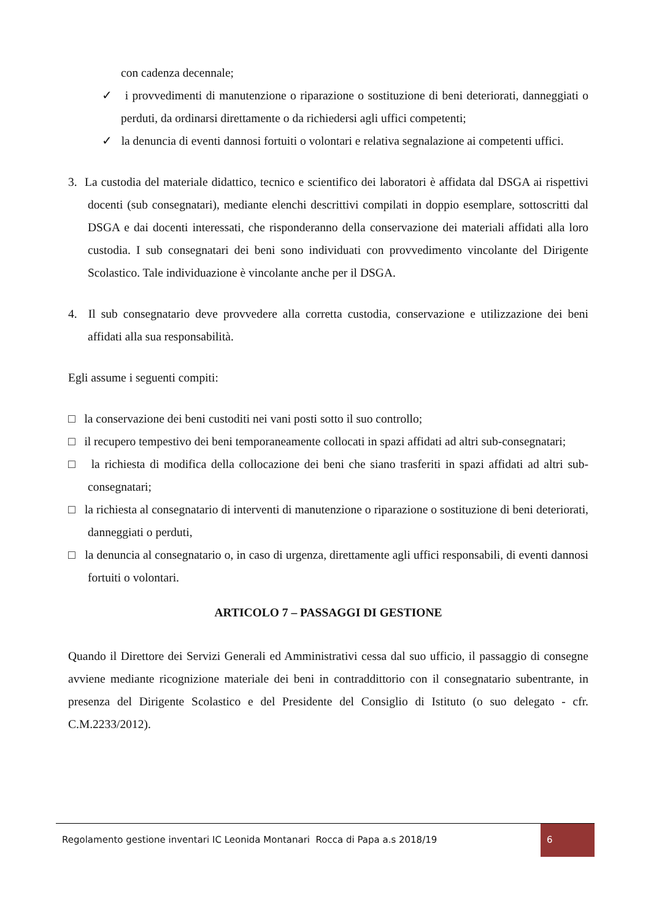con cadenza decennale;
✓ i provvedimenti di manutenzione o riparazione o sostituzione di beni deteriorati, danneggiati o perduti, da ordinarsi direttamente o da richiedersi agli uffici competenti;
✓ la denuncia di eventi dannosi fortuiti o volontari e relativa segnalazione ai competenti uffici.
3. La custodia del materiale didattico, tecnico e scientifico dei laboratori è affidata dal DSGA ai rispettivi docenti (sub consegnatari), mediante elenchi descrittivi compilati in doppio esemplare, sottoscritti dal DSGA e dai docenti interessati, che risponderanno della conservazione dei materiali affidati alla loro custodia. I sub consegnatari dei beni sono individuati con provvedimento vincolante del Dirigente Scolastico. Tale individuazione è vincolante anche per il DSGA.
4. Il sub consegnatario deve provvedere alla corretta custodia, conservazione e utilizzazione dei beni affidati alla sua responsabilità.
Egli assume i seguenti compiti:
□ la conservazione dei beni custoditi nei vani posti sotto il suo controllo;
□ il recupero tempestivo dei beni temporaneamente collocati in spazi affidati ad altri sub-consegnatari;
□ la richiesta di modifica della collocazione dei beni che siano trasferiti in spazi affidati ad altri sub-consegnatari;
□ la richiesta al consegnatario di interventi di manutenzione o riparazione o sostituzione di beni deteriorati, danneggiati o perduti,
□ la denuncia al consegnatario o, in caso di urgenza, direttamente agli uffici responsabili, di eventi dannosi fortuiti o volontari.
ARTICOLO 7 – PASSAGGI DI GESTIONE
Quando il Direttore dei Servizi Generali ed Amministrativi cessa dal suo ufficio, il passaggio di consegne avviene mediante ricognizione materiale dei beni in contraddittorio con il consegnatario subentrante, in presenza del Dirigente Scolastico e del Presidente del Consiglio di Istituto (o suo delegato - cfr. C.M.2233/2012).
Regolamento gestione inventari IC Leonida Montanari Rocca di Papa a.s 2018/19 6